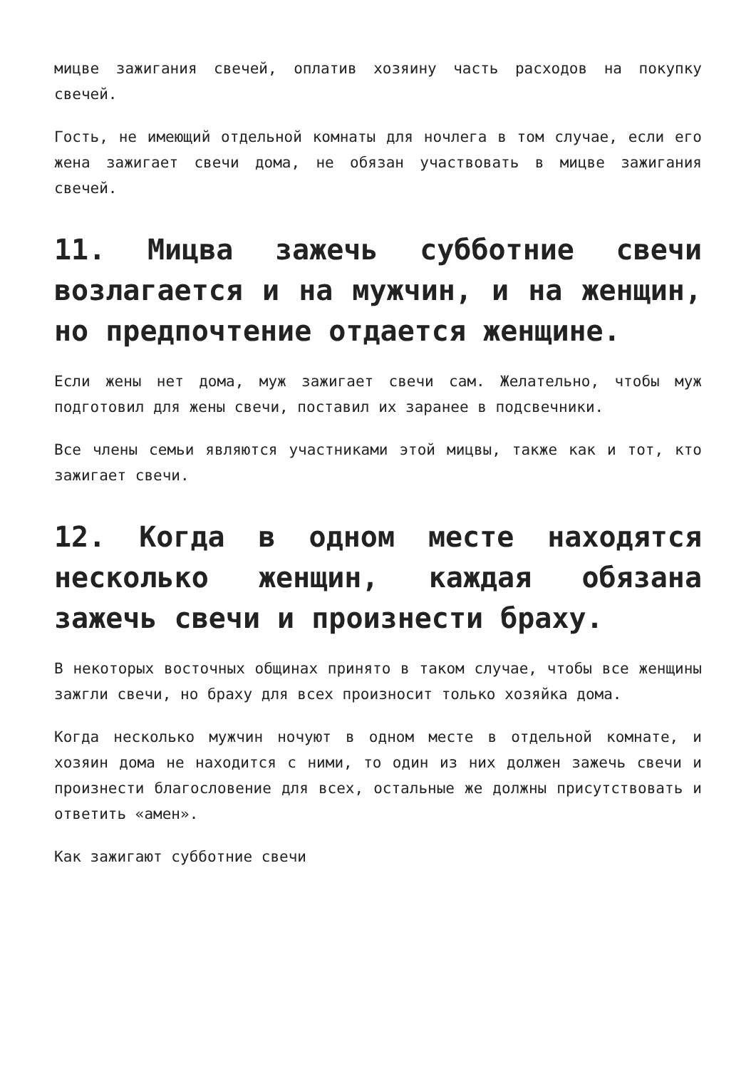мицве зажигания свечей, оплатив хозяину часть расходов на покупку свечей.
Гость, не имеющий отдельной комнаты для ночлега в том случае, если его жена зажигает свечи дома, не обязан участвовать в мицве зажигания свечей.
11. Мицва зажечь субботние свечи возлагается и на мужчин, и на женщин, но предпочтение отдается женщине.
Если жены нет дома, муж зажигает свечи сам. Желательно, чтобы муж подготовил для жены свечи, поставил их заранее в подсвечники.
Все члены семьи являются участниками этой мицвы, также как и тот, кто зажигает свечи.
12. Когда в одном месте находятся несколько женщин, каждая обязана зажечь свечи и произнести браху.
В некоторых восточных общинах принято в таком случае, чтобы все женщины зажгли свечи, но браху для всех произносит только хозяйка дома.
Когда несколько мужчин ночуют в одном месте в отдельной комнате, и хозяин дома не находится с ними, то один из них должен зажечь свечи и произнести благословение для всех, остальные же должны присутствовать и ответить «амен».
Как зажигают субботние свечи